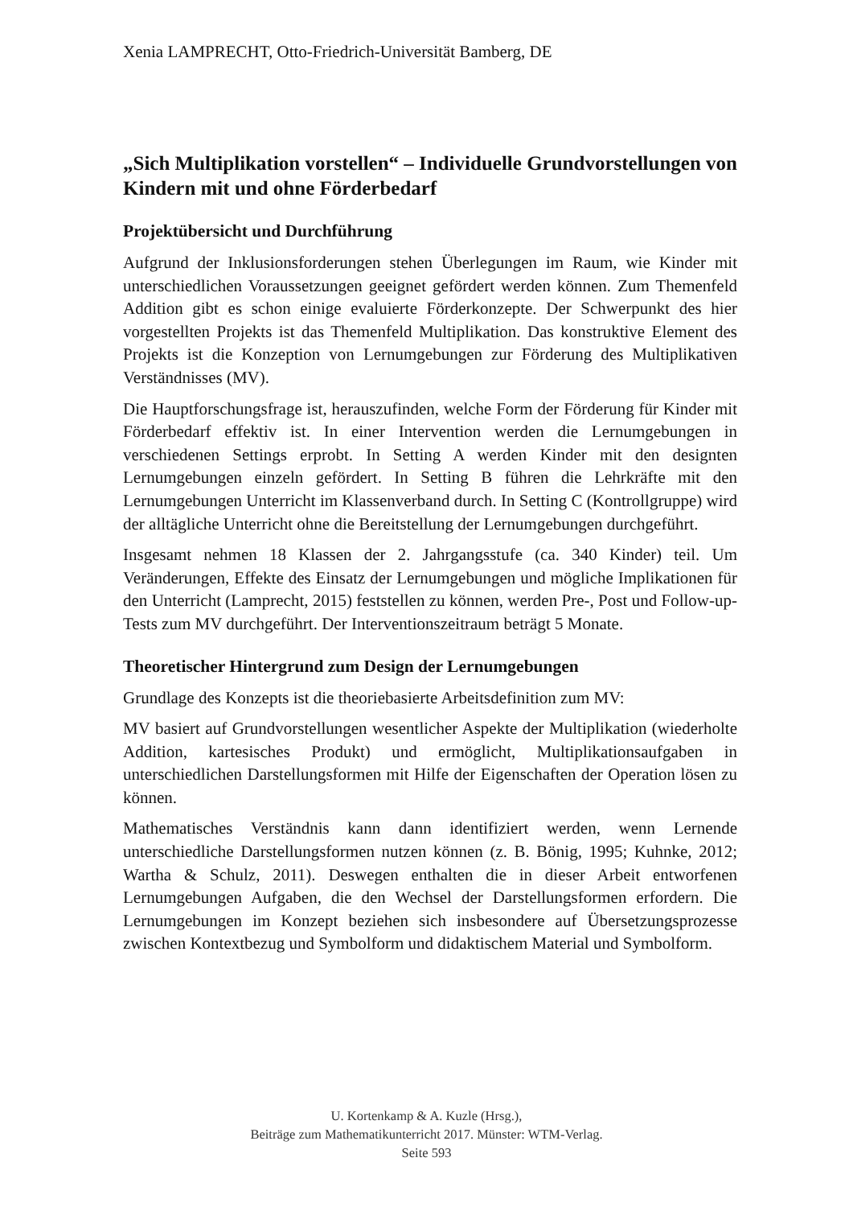Xenia LAMPRECHT, Otto-Friedrich-Universität Bamberg, DE
„Sich Multiplikation vorstellen“ – Individuelle Grundvorstellungen von Kindern mit und ohne Förderbedarf
Projektübersicht und Durchführung
Aufgrund der Inklusionsforderungen stehen Überlegungen im Raum, wie Kinder mit unterschiedlichen Voraussetzungen geeignet gefördert werden können. Zum Themenfeld Addition gibt es schon einige evaluierte Förderkonzepte. Der Schwerpunkt des hier vorgestellten Projekts ist das Themenfeld Multiplikation. Das konstruktive Element des Projekts ist die Konzeption von Lernumgebungen zur Förderung des Multiplikativen Verständnisses (MV).
Die Hauptforschungsfrage ist, herauszufinden, welche Form der Förderung für Kinder mit Förderbedarf effektiv ist. In einer Intervention werden die Lernumgebungen in verschiedenen Settings erprobt. In Setting A werden Kinder mit den designten Lernumgebungen einzeln gefördert. In Setting B führen die Lehrkräfte mit den Lernumgebungen Unterricht im Klassenverband durch. In Setting C (Kontrollgruppe) wird der alltägliche Unterricht ohne die Bereitstellung der Lernumgebungen durchgeführt.
Insgesamt nehmen 18 Klassen der 2. Jahrgangsstufe (ca. 340 Kinder) teil. Um Veränderungen, Effekte des Einsatz der Lernumgebungen und mögliche Implikationen für den Unterricht (Lamprecht, 2015) feststellen zu können, werden Pre-, Post und Follow-up-Tests zum MV durchgeführt. Der Interventionszeitraum beträgt 5 Monate.
Theoretischer Hintergrund zum Design der Lernumgebungen
Grundlage des Konzepts ist die theoriebasierte Arbeitsdefinition zum MV:
MV basiert auf Grundvorstellungen wesentlicher Aspekte der Multiplikation (wiederholte Addition, kartesisches Produkt) und ermöglicht, Multiplikationsaufgaben in unterschiedlichen Darstellungsformen mit Hilfe der Eigenschaften der Operation lösen zu können.
Mathematisches Verständnis kann dann identifiziert werden, wenn Lernende unterschiedliche Darstellungsformen nutzen können (z. B. Bönig, 1995; Kuhnke, 2012; Wartha & Schulz, 2011). Deswegen enthalten die in dieser Arbeit entworfenen Lernumgebungen Aufgaben, die den Wechsel der Darstellungsformen erfordern. Die Lernumgebungen im Konzept beziehen sich insbesondere auf Übersetzungsprozesse zwischen Kontextbezug und Symbolform und didaktischem Material und Symbolform.
U. Kortenkamp & A. Kuzle (Hrsg.),
Beiträge zum Mathematikunterricht 2017. Münster: WTM-Verlag.
Seite 593